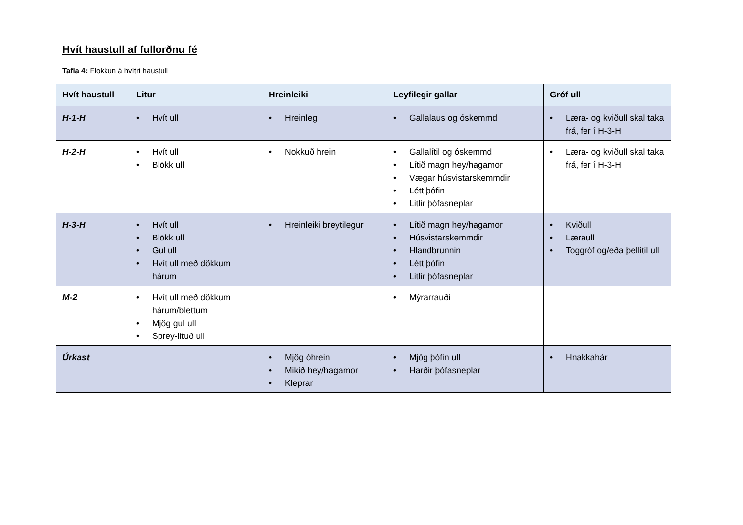Hvít haustull af fullorðnu fé
Tafla 4: Flokkun á hvítri haustull
| Hvít haustull | Litur | Hreinleiki | Leyfilegir gallar | Gróf ull |
| --- | --- | --- | --- | --- |
| H-1-H | • Hvít ull | • Hreinleg | • Gallalaus og óskemmd | • Læra- og kviðull skal taka frá, fer í H-3-H |
| H-2-H | • Hvít ull • Blökk ull | • Nokkuð hrein | • Gallalítil og óskemmd • Lítið magn hey/hagamor • Vægar húsvistarskemmdir • Létt þófin • Litlir þófasneplar | • Læra- og kviðull skal taka frá, fer í H-3-H |
| H-3-H | • Hvít ull • Blökk ull • Gul ull • Hvít ull með dökkum hárum | • Hreinleiki breytilegur | • Lítið magn hey/hagamor • Húsvistarskemmdir • Hlandbrunnin • Létt þófin • Litlir þófasneplar | • Kviðull • Læraull • Toggróf og/eða þellítil ull |
| M-2 | • Hvít ull með dökkum hárum/blettum • Mjög gul ull • Sprey-lituð ull | | • Mýrarrauði | |
| Úrkast | | • Mjög óhrein • Mikið hey/hagamor • Kleprar | • Mjög þófin ull • Harðir þófasneplar | • Hnakkahár |